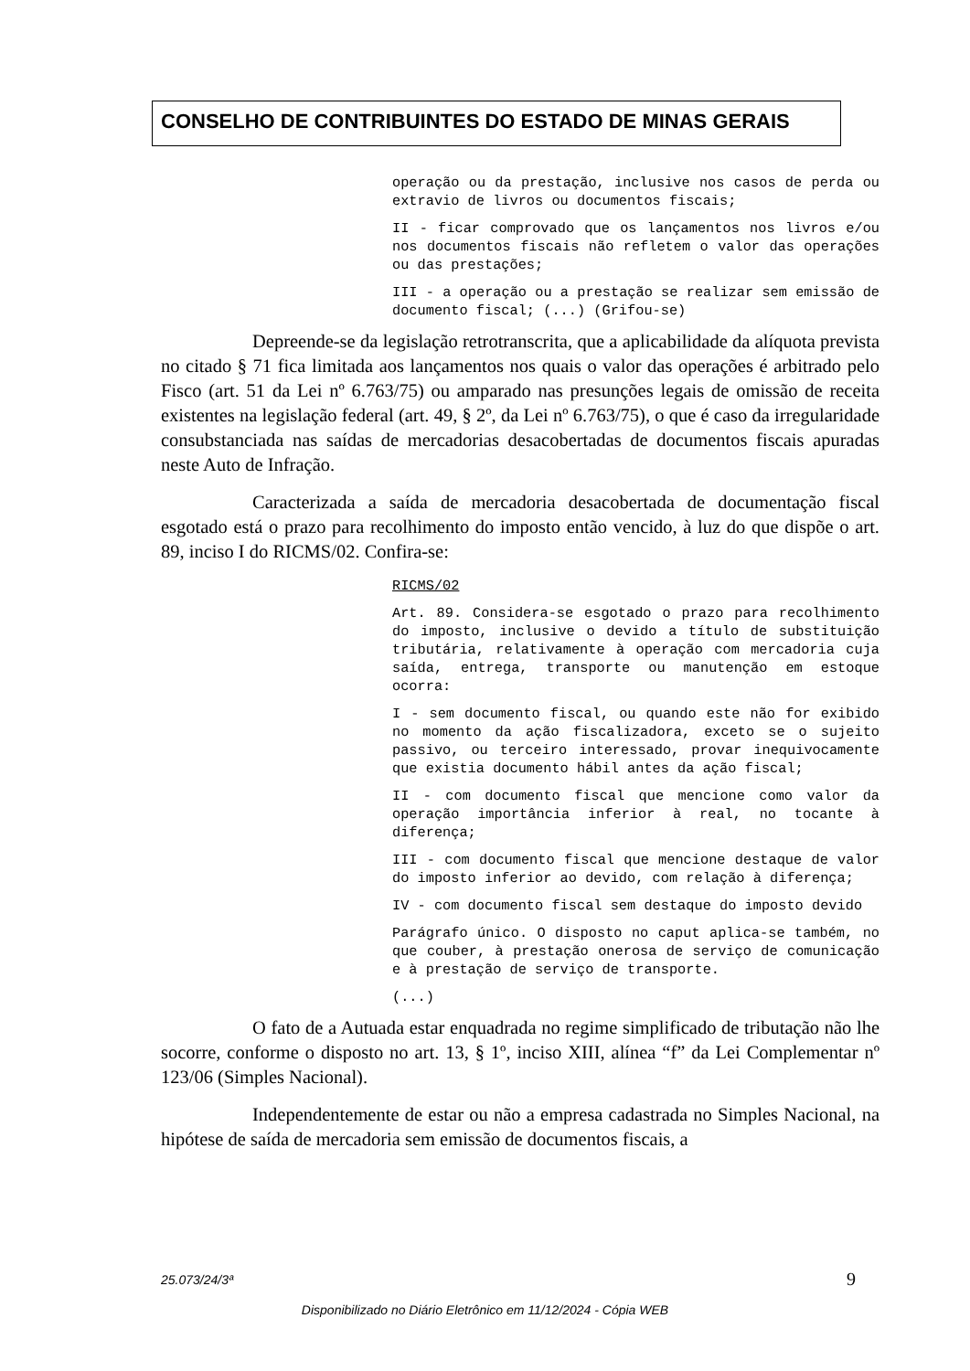CONSELHO DE CONTRIBUINTES DO ESTADO DE MINAS GERAIS
operação ou da prestação, inclusive nos casos de perda ou extravio de livros ou documentos fiscais;
II - ficar comprovado que os lançamentos nos livros e/ou nos documentos fiscais não refletem o valor das operações ou das prestações;
III - a operação ou a prestação se realizar sem emissão de documento fiscal; (...) (Grifou-se)
Depreende-se da legislação retrotranscrita, que a aplicabilidade da alíquota prevista no citado § 71 fica limitada aos lançamentos nos quais o valor das operações é arbitrado pelo Fisco (art. 51 da Lei nº 6.763/75) ou amparado nas presunções legais de omissão de receita existentes na legislação federal (art. 49, § 2º, da Lei nº 6.763/75), o que é caso da irregularidade consubstanciada nas saídas de mercadorias desacobertadas de documentos fiscais apuradas neste Auto de Infração.
Caracterizada a saída de mercadoria desacobertada de documentação fiscal esgotado está o prazo para recolhimento do imposto então vencido, à luz do que dispõe o art. 89, inciso I do RICMS/02. Confira-se:
RICMS/02
Art. 89. Considera-se esgotado o prazo para recolhimento do imposto, inclusive o devido a título de substituição tributária, relativamente à operação com mercadoria cuja saída, entrega, transporte ou manutenção em estoque ocorra:
I - sem documento fiscal, ou quando este não for exibido no momento da ação fiscalizadora, exceto se o sujeito passivo, ou terceiro interessado, provar inequivocamente que existia documento hábil antes da ação fiscal;
II - com documento fiscal que mencione como valor da operação importância inferior à real, no tocante à diferença;
III - com documento fiscal que mencione destaque de valor do imposto inferior ao devido, com relação à diferença;
IV - com documento fiscal sem destaque do imposto devido
Parágrafo único. O disposto no caput aplica-se também, no que couber, à prestação onerosa de serviço de comunicação e à prestação de serviço de transporte.
(...)
O fato de a Autuada estar enquadrada no regime simplificado de tributação não lhe socorre, conforme o disposto no art. 13, § 1º, inciso XIII, alínea “f” da Lei Complementar nº 123/06 (Simples Nacional).
Independentemente de estar ou não a empresa cadastrada no Simples Nacional, na hipótese de saída de mercadoria sem emissão de documentos fiscais, a
25.073/24/3ª 9
Disponibilizado no Diário Eletrônico em 11/12/2024 - Cópia WEB